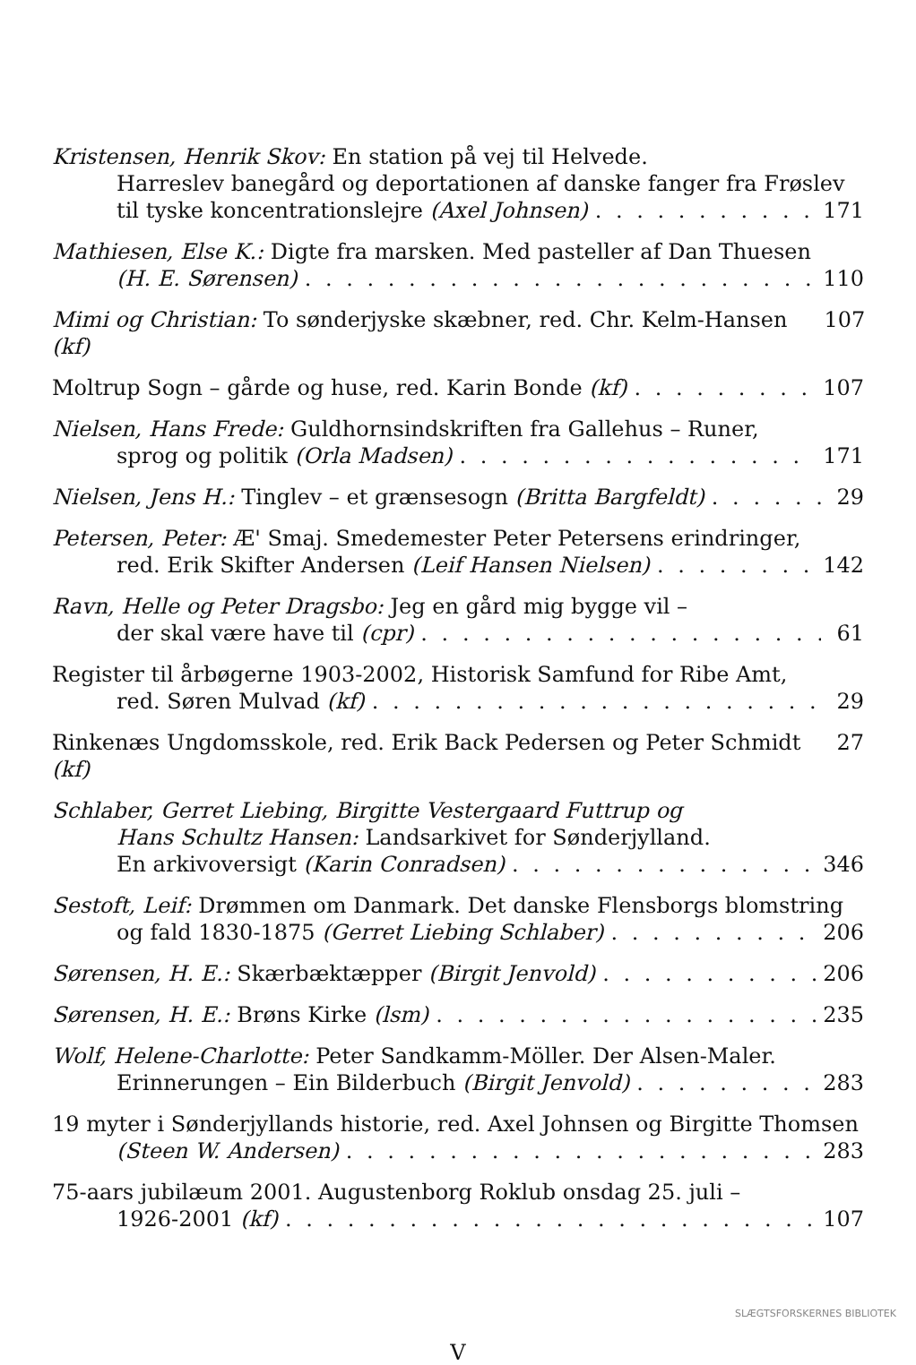Kristensen, Henrik Skov: En station på vej til Helvede.
Harreslev banegård og deportationen af danske fanger fra Frøslev
til tyske koncentrationslejre (Axel Johnsen) 171
Mathiesen, Else K.: Digte fra marsken. Med pasteller af Dan Thuesen
(H. E. Sørensen) 110
Mimi og Christian: To sønderjyske skæbner, red. Chr. Kelm-Hansen (kf) 107
Moltrup Sogn – gårde og huse, red. Karin Bonde (kf) 107
Nielsen, Hans Frede: Guldhornsindskriften fra Gallehus – Runer,
sprog og politik (Orla Madsen) 171
Nielsen, Jens H.: Tinglev – et grænsesogn (Britta Bargfeldt) 29
Petersen, Peter: Æ' Smaj. Smedemester Peter Petersens erindringer,
red. Erik Skifter Andersen (Leif Hansen Nielsen) 142
Ravn, Helle og Peter Dragsbo: Jeg en gård mig bygge vil –
der skal være have til (cpr) 61
Register til årbøgerne 1903-2002, Historisk Samfund for Ribe Amt,
red. Søren Mulvad (kf) 29
Rinkenæs Ungdomsskole, red. Erik Back Pedersen og Peter Schmidt (kf) 27
Schlaber, Gerret Liebing, Birgitte Vestergaard Futtrup og
Hans Schultz Hansen: Landsarkivet for Sønderjylland.
En arkivoversigt (Karin Conradsen) 346
Sestoft, Leif: Drømmen om Danmark. Det danske Flensborgs blomstring
og fald 1830-1875 (Gerret Liebing Schlaber) 206
Sørensen, H. E.: Skærbæktæpper (Birgit Jenvold) 206
Sørensen, H. E.: Brøns Kirke (lsm) 235
Wolf, Helene-Charlotte: Peter Sandkamm-Möller. Der Alsen-Maler.
Erinnerungen – Ein Bilderbuch (Birgit Jenvold) 283
19 myter i Sønderjyllands historie, red. Axel Johnsen og Birgitte Thomsen
(Steen W. Andersen) 283
75-aars jubilæum 2001. Augustenborg Roklub onsdag 25. juli –
1926-2001 (kf) 107
V
SLÆGTSFORSKERNES BIBLIOTEK